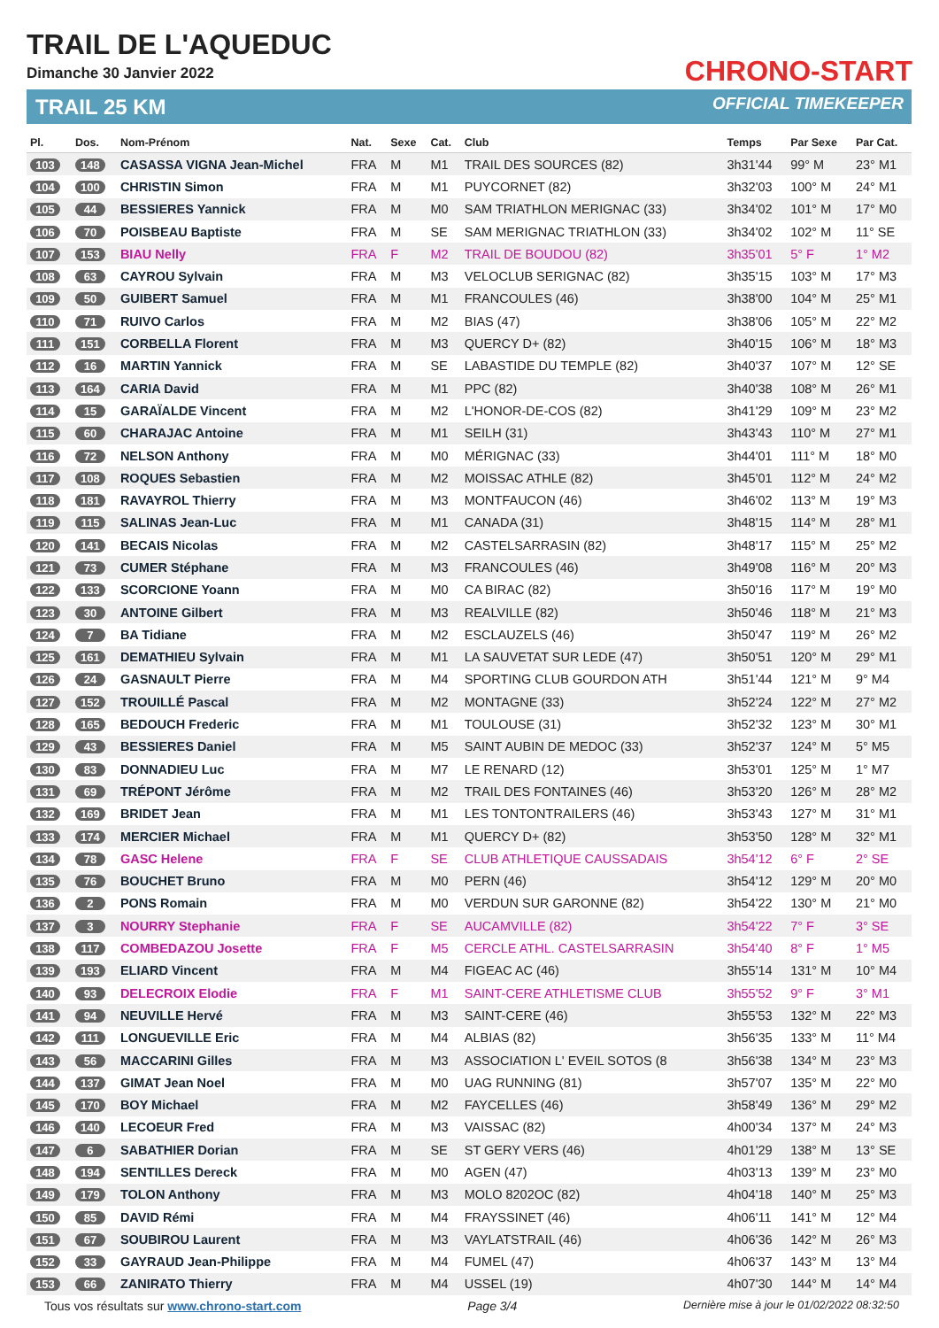TRAIL DE L'AQUEDUC
Dimanche 30 Janvier 2022
TRAIL 25 KM
CHRONO-START
OFFICIAL TIMEKEEPER
| Pl. | Dos. | Nom-Prénom | Nat. | Sexe | Cat. | Club | Temps | Par Sexe | Par Cat. |
| --- | --- | --- | --- | --- | --- | --- | --- | --- | --- |
| 103 | 148 | CASASSA VIGNA Jean-Michel | FRA | M | M1 | TRAIL DES SOURCES (82) | 3h31'44 | 99° M | 23° M1 |
| 104 | 100 | CHRISTIN Simon | FRA | M | M1 | PUYCORNET (82) | 3h32'03 | 100° M | 24° M1 |
| 105 | 44 | BESSIERES Yannick | FRA | M | M0 | SAM TRIATHLON MERIGNAC (33) | 3h34'02 | 101° M | 17° M0 |
| 106 | 70 | POISBEAU Baptiste | FRA | M | SE | SAM MERIGNAC TRIATHLON (33) | 3h34'02 | 102° M | 11° SE |
| 107 | 153 | BIAU Nelly | FRA | F | M2 | TRAIL DE BOUDOU (82) | 3h35'01 | 5° F | 1° M2 |
| 108 | 63 | CAYROU Sylvain | FRA | M | M3 | VELOCLUB SERIGNAC (82) | 3h35'15 | 103° M | 17° M3 |
| 109 | 50 | GUIBERT Samuel | FRA | M | M1 | FRANCOULES (46) | 3h38'00 | 104° M | 25° M1 |
| 110 | 71 | RUIVO Carlos | FRA | M | M2 | BIAS (47) | 3h38'06 | 105° M | 22° M2 |
| 111 | 151 | CORBELLA Florent | FRA | M | M3 | QUERCY D+ (82) | 3h40'15 | 106° M | 18° M3 |
| 112 | 16 | MARTIN Yannick | FRA | M | SE | LABASTIDE DU TEMPLE (82) | 3h40'37 | 107° M | 12° SE |
| 113 | 164 | CARIA David | FRA | M | M1 | PPC (82) | 3h40'38 | 108° M | 26° M1 |
| 114 | 15 | GARAÏALDE Vincent | FRA | M | M2 | L'HONOR-DE-COS (82) | 3h41'29 | 109° M | 23° M2 |
| 115 | 60 | CHARAJAC Antoine | FRA | M | M1 | SEILH (31) | 3h43'43 | 110° M | 27° M1 |
| 116 | 72 | NELSON Anthony | FRA | M | M0 | MÉRIGNAC (33) | 3h44'01 | 111° M | 18° M0 |
| 117 | 108 | ROQUES Sebastien | FRA | M | M2 | MOISSAC ATHLE (82) | 3h45'01 | 112° M | 24° M2 |
| 118 | 181 | RAVAYROL Thierry | FRA | M | M3 | MONTFAUCON (46) | 3h46'02 | 113° M | 19° M3 |
| 119 | 115 | SALINAS Jean-Luc | FRA | M | M1 | CANADA (31) | 3h48'15 | 114° M | 28° M1 |
| 120 | 141 | BECAIS Nicolas | FRA | M | M2 | CASTELSARRASIN (82) | 3h48'17 | 115° M | 25° M2 |
| 121 | 73 | CUMER Stéphane | FRA | M | M3 | FRANCOULES (46) | 3h49'08 | 116° M | 20° M3 |
| 122 | 133 | SCORCIONE Yoann | FRA | M | M0 | CA BIRAC (82) | 3h50'16 | 117° M | 19° M0 |
| 123 | 30 | ANTOINE Gilbert | FRA | M | M3 | REALVILLE (82) | 3h50'46 | 118° M | 21° M3 |
| 124 | 7 | BA Tidiane | FRA | M | M2 | ESCLAUZELS (46) | 3h50'47 | 119° M | 26° M2 |
| 125 | 161 | DEMATHIEU Sylvain | FRA | M | M1 | LA SAUVETAT SUR LEDE (47) | 3h50'51 | 120° M | 29° M1 |
| 126 | 24 | GASNAULT Pierre | FRA | M | M4 | SPORTING CLUB GOURDON ATH | 3h51'44 | 121° M | 9° M4 |
| 127 | 152 | TROUILLÉ Pascal | FRA | M | M2 | MONTAGNE (33) | 3h52'24 | 122° M | 27° M2 |
| 128 | 165 | BEDOUCH Frederic | FRA | M | M1 | TOULOUSE (31) | 3h52'32 | 123° M | 30° M1 |
| 129 | 43 | BESSIERES Daniel | FRA | M | M5 | SAINT AUBIN DE MEDOC (33) | 3h52'37 | 124° M | 5° M5 |
| 130 | 83 | DONNADIEU Luc | FRA | M | M7 | LE RENARD (12) | 3h53'01 | 125° M | 1° M7 |
| 131 | 69 | TRÉPONT Jérôme | FRA | M | M2 | TRAIL DES FONTAINES (46) | 3h53'20 | 126° M | 28° M2 |
| 132 | 169 | BRIDET Jean | FRA | M | M1 | LES TONTONTRAILERS (46) | 3h53'43 | 127° M | 31° M1 |
| 133 | 174 | MERCIER Michael | FRA | M | M1 | QUERCY D+ (82) | 3h53'50 | 128° M | 32° M1 |
| 134 | 78 | GASC Helene | FRA | F | SE | CLUB ATHLETIQUE CAUSSADAIS | 3h54'12 | 6° F | 2° SE |
| 135 | 76 | BOUCHET Bruno | FRA | M | M0 | PERN (46) | 3h54'12 | 129° M | 20° M0 |
| 136 | 2 | PONS Romain | FRA | M | M0 | VERDUN SUR GARONNE (82) | 3h54'22 | 130° M | 21° M0 |
| 137 | 3 | NOURRY Stephanie | FRA | F | SE | AUCAMVILLE (82) | 3h54'22 | 7° F | 3° SE |
| 138 | 117 | COMBEDAZOU Josette | FRA | F | M5 | CERCLE ATHL. CASTELSARRASIN | 3h54'40 | 8° F | 1° M5 |
| 139 | 193 | ELIARD Vincent | FRA | M | M4 | FIGEAC AC (46) | 3h55'14 | 131° M | 10° M4 |
| 140 | 93 | DELECROIX Elodie | FRA | F | M1 | SAINT-CERE ATHLETISME CLUB | 3h55'52 | 9° F | 3° M1 |
| 141 | 94 | NEUVILLE Hervé | FRA | M | M3 | SAINT-CERE (46) | 3h55'53 | 132° M | 22° M3 |
| 142 | 111 | LONGUEVILLE Eric | FRA | M | M4 | ALBIAS (82) | 3h56'35 | 133° M | 11° M4 |
| 143 | 56 | MACCARINI Gilles | FRA | M | M3 | ASSOCIATION L' EVEIL SOTOS (8 | 3h56'38 | 134° M | 23° M3 |
| 144 | 137 | GIMAT Jean Noel | FRA | M | M0 | UAG RUNNING (81) | 3h57'07 | 135° M | 22° M0 |
| 145 | 170 | BOY Michael | FRA | M | M2 | FAYCELLES (46) | 3h58'49 | 136° M | 29° M2 |
| 146 | 140 | LECOEUR Fred | FRA | M | M3 | VAISSAC (82) | 4h00'34 | 137° M | 24° M3 |
| 147 | 6 | SABATHIER Dorian | FRA | M | SE | ST GERY VERS (46) | 4h01'29 | 138° M | 13° SE |
| 148 | 194 | SENTILLES Dereck | FRA | M | M0 | AGEN (47) | 4h03'13 | 139° M | 23° M0 |
| 149 | 179 | TOLON Anthony | FRA | M | M3 | MOLO 8202OC (82) | 4h04'18 | 140° M | 25° M3 |
| 150 | 85 | DAVID Rémi | FRA | M | M4 | FRAYSSINET (46) | 4h06'11 | 141° M | 12° M4 |
| 151 | 67 | SOUBIROU Laurent | FRA | M | M3 | VAYLATSTRAIL (46) | 4h06'36 | 142° M | 26° M3 |
| 152 | 33 | GAYRAUD Jean-Philippe | FRA | M | M4 | FUMEL (47) | 4h06'37 | 143° M | 13° M4 |
| 153 | 66 | ZANIRATO Thierry | FRA | M | M4 | USSEL (19) | 4h07'30 | 144° M | 14° M4 |
Tous vos résultats sur www.chrono-start.com Page 3/4 Dernière mise à jour le 01/02/2022 08:32:50